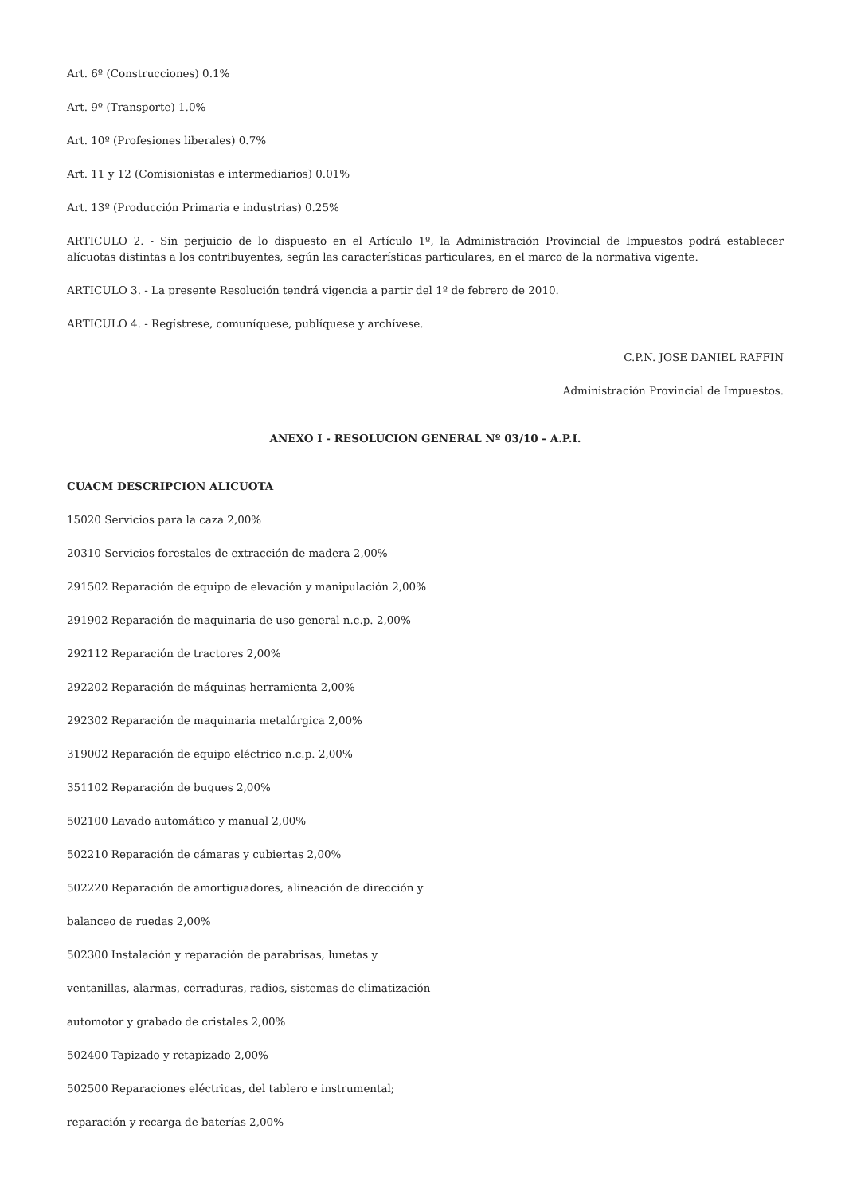Art. 6º (Construcciones) 0.1%
Art. 9º (Transporte) 1.0%
Art. 10º (Profesiones liberales) 0.7%
Art. 11 y 12 (Comisionistas e intermediarios) 0.01%
Art. 13º (Producción Primaria e industrias) 0.25%
ARTICULO 2. - Sin perjuicio de lo dispuesto en el Artículo 1º, la Administración Provincial de Impuestos podrá establecer alícuotas distintas a los contribuyentes, según las características particulares, en el marco de la normativa vigente.
ARTICULO 3. - La presente Resolución tendrá vigencia a partir del 1º de febrero de 2010.
ARTICULO 4. - Regístrese, comuníquese, publíquese y archívese.
C.P.N. JOSE DANIEL RAFFIN
Administración Provincial de Impuestos.
ANEXO I - RESOLUCION GENERAL Nº 03/10 - A.P.I.
CUACM DESCRIPCION ALICUOTA
15020 Servicios para la caza 2,00%
20310 Servicios forestales de extracción de madera 2,00%
291502 Reparación de equipo de elevación y manipulación 2,00%
291902 Reparación de maquinaria de uso general n.c.p. 2,00%
292112 Reparación de tractores 2,00%
292202 Reparación de máquinas herramienta 2,00%
292302 Reparación de maquinaria metalúrgica 2,00%
319002 Reparación de equipo eléctrico n.c.p. 2,00%
351102 Reparación de buques 2,00%
502100 Lavado automático y manual 2,00%
502210 Reparación de cámaras y cubiertas 2,00%
502220 Reparación de amortiguadores, alineación de dirección y
balanceo de ruedas 2,00%
502300 Instalación y reparación de parabrisas, lunetas y
ventanillas, alarmas, cerraduras, radios, sistemas de climatización
automotor y grabado de cristales 2,00%
502400 Tapizado y retapizado 2,00%
502500 Reparaciones eléctricas, del tablero e instrumental;
reparación y recarga de baterías 2,00%